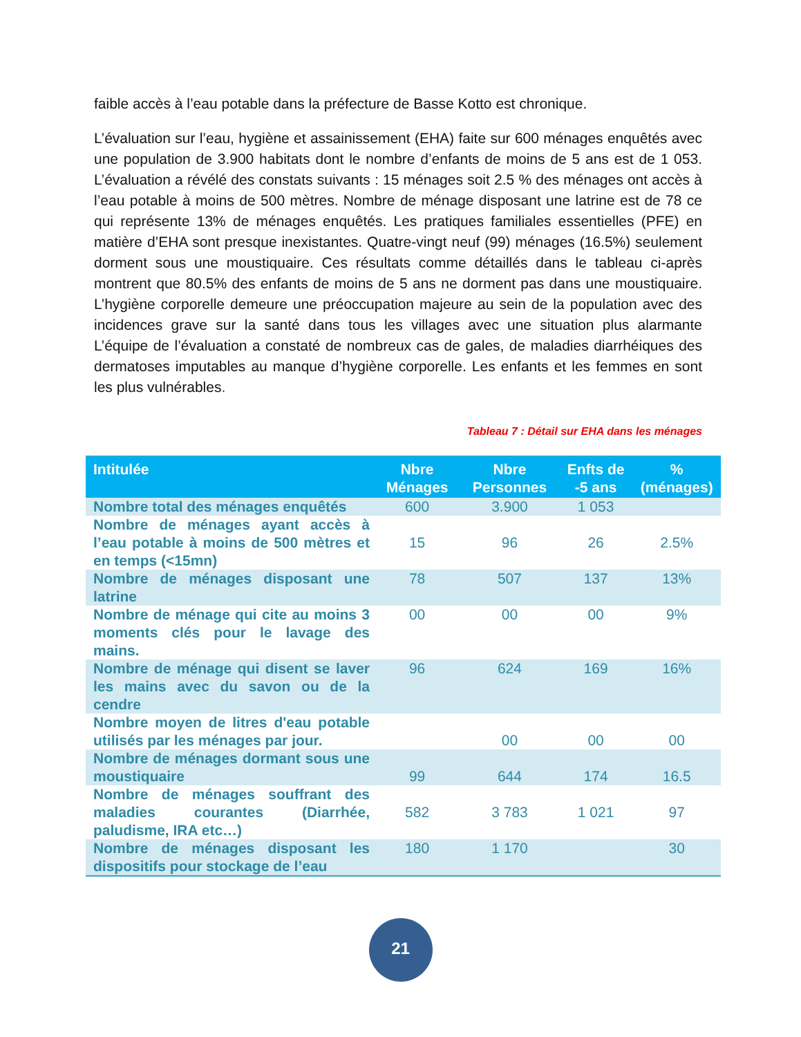faible accès à l’eau potable dans la préfecture de Basse Kotto est chronique.
L’évaluation sur l’eau, hygiène et assainissement (EHA) faite sur 600 ménages enquêtés avec une population de 3.900 habitats dont le nombre d’enfants de moins de 5 ans est de 1 053. L’évaluation a révélé des constats suivants : 15 ménages soit 2.5 % des ménages ont accès à l’eau potable à moins de 500 mètres. Nombre de ménage disposant une latrine est de 78 ce qui représente 13% de ménages enquêtés. Les pratiques familiales essentielles (PFE) en matière d’EHA sont presque inexistantes. Quatre-vingt neuf (99) ménages (16.5%) seulement dorment sous une moustiquaire. Ces résultats comme détaillés dans le tableau ci-après montrent que 80.5% des enfants de moins de 5 ans ne dorment pas dans une moustiquaire. L’hygiène corporelle demeure une préoccupation majeure au sein de la population avec des incidences grave sur la santé dans tous les villages avec une situation plus alarmante L’équipe de l’évaluation a constaté de nombreux cas de gales, de maladies diarrhéiques des dermatoses imputables au manque d’hygiène corporelle. Les enfants et les femmes en sont les plus vulnérables.
Tableau 7 : Détail sur EHA dans les ménages
| Intitulée | Nbre Ménages | Nbre Personnes | Enfts de -5 ans | % (ménages) |
| --- | --- | --- | --- | --- |
| Nombre total des ménages enquêtés | 600 | 3.900 | 1 053 | |
| Nombre de ménages ayant accès à l’eau potable à moins de 500 mètres et en temps (<15mn) | 15 | 96 | 26 | 2.5% |
| Nombre de ménages disposant une latrine | 78 | 507 | 137 | 13% |
| Nombre de ménage qui cite au moins 3 moments clés pour le lavage des mains. | 00 | 00 | 00 | 9% |
| Nombre de ménage qui disent se laver les mains avec du savon ou de la cendre | 96 | 624 | 169 | 16% |
| Nombre moyen de litres d'eau potable utilisés par les ménages par jour. | | 00 | 00 | 00 |
| Nombre de ménages dormant sous une moustiquaire | 99 | 644 | 174 | 16.5 |
| Nombre de ménages souffrant des maladies courantes (Diarrhée, paludisme, IRA etc…) | 582 | 3 783 | 1 021 | 97 |
| Nombre de ménages disposant les dispositifs pour stockage de l’eau | 180 | 1 170 | | 30 |
21